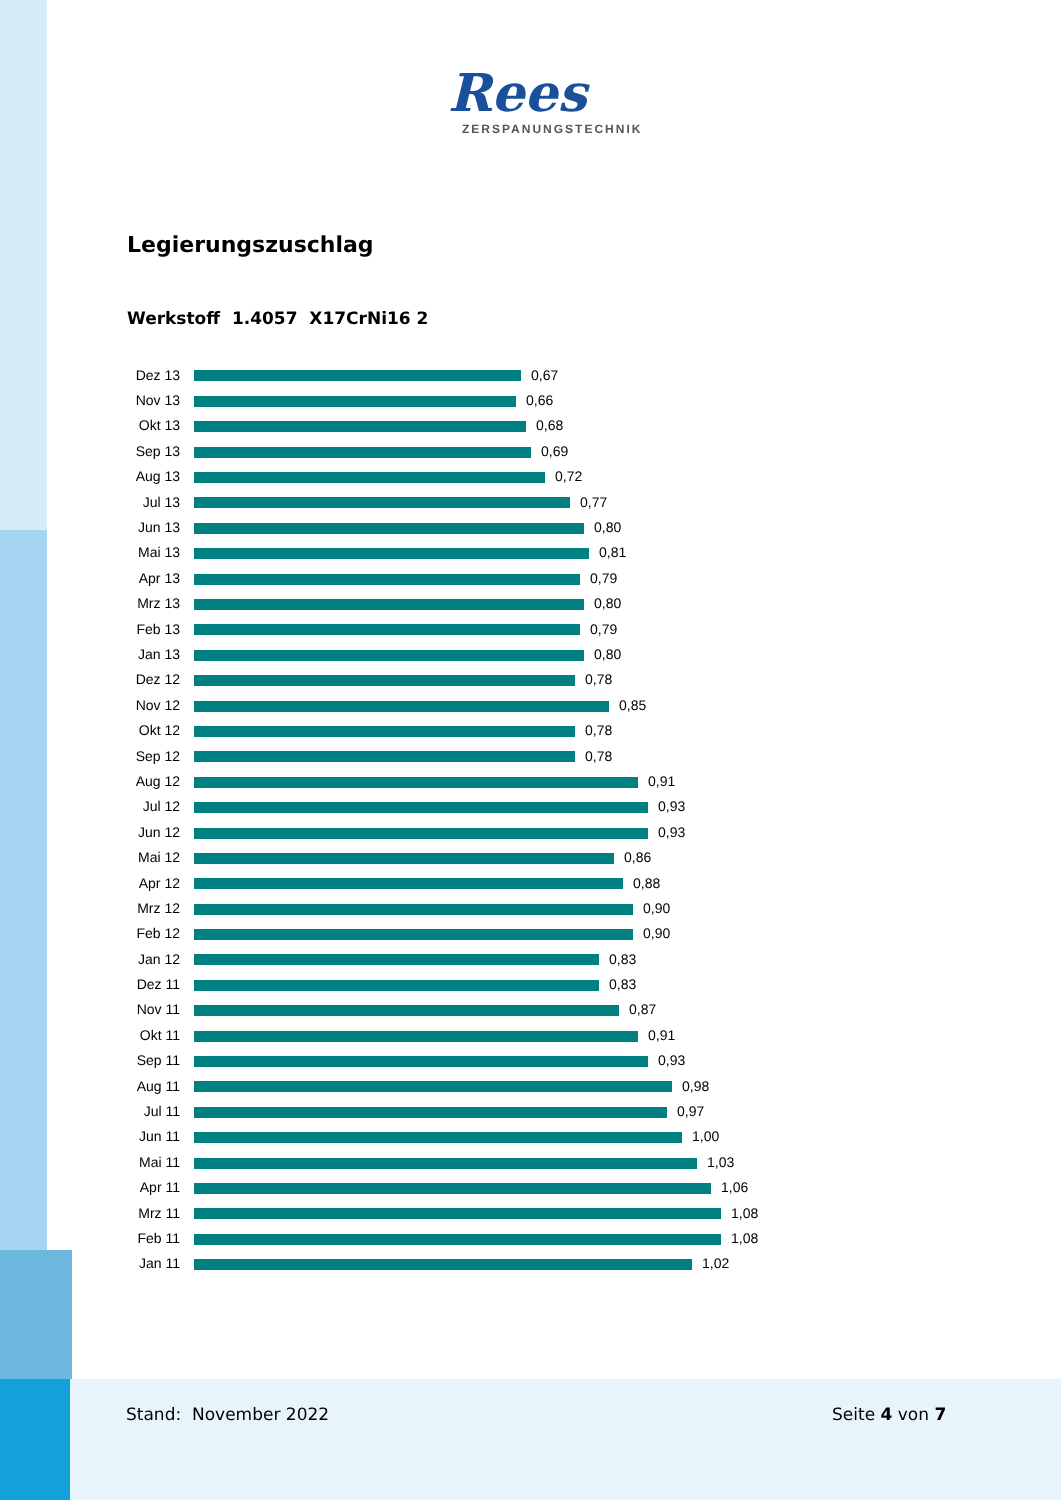Rees
ZERSPANUNGSTECHNIK
Legierungszuschlag
Werkstoff 1.4057 X17CrNi16 2
| Dez 13 | 0,67 |
| Nov 13 | 0,66 |
| Okt 13 | 0,68 |
| Sep 13 | 0,69 |
| Aug 13 | 0,72 |
| Jul 13 | 0,77 |
| Jun 13 | 0,80 |
| Mai 13 | 0,81 |
| Apr 13 | 0,79 |
| Mrz 13 | 0,80 |
| Feb 13 | 0,79 |
| Jan 13 | 0,80 |
| Dez 12 | 0,78 |
| Nov 12 | 0,85 |
| Okt 12 | 0,78 |
| Sep 12 | 0,78 |
| Aug 12 | 0,91 |
| Jul 12 | 0,93 |
| Jun 12 | 0,93 |
| Mai 12 | 0,86 |
| Apr 12 | 0,88 |
| Mrz 12 | 0,90 |
| Feb 12 | 0,90 |
| Jan 12 | 0,83 |
| Dez 11 | 0,83 |
| Nov 11 | 0,87 |
| Okt 11 | 0,91 |
| Sep 11 | 0,93 |
| Aug 11 | 0,98 |
| Jul 11 | 0,97 |
| Jun 11 | 1,00 |
| Mai 11 | 1,03 |
| Apr 11 | 1,06 |
| Mrz 11 | 1,08 |
| Feb 11 | 1,08 |
| Jan 11 | 1,02 |
Stand: November 2022 Seite 4 von 7